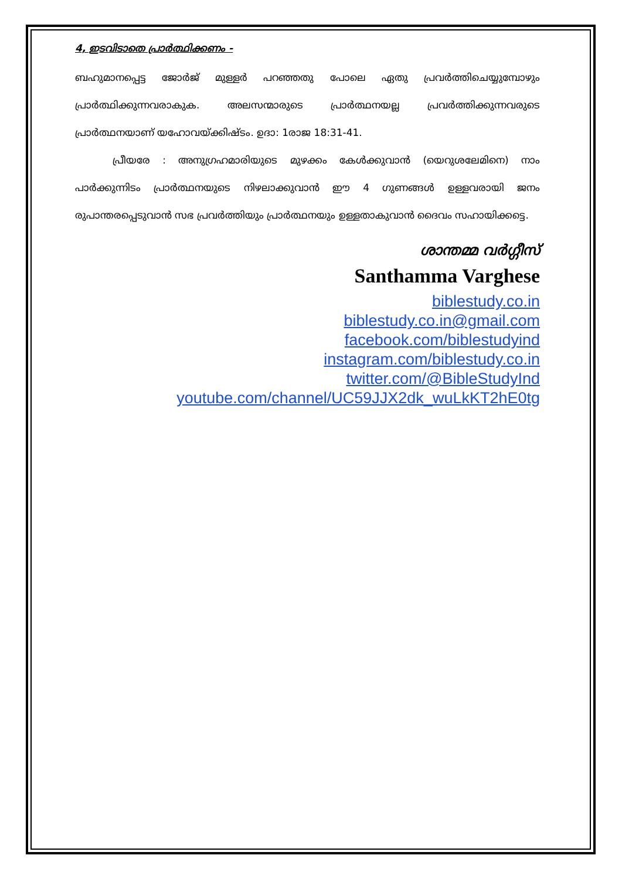4, ഇടവിടാതെ പ്രാർത്ഥിക്കണം -
ബഹുമാനപ്പെട്ട ജോർജ് മുള്ളർ പറഞ്ഞതു പോലെ ഏതു പ്രവർത്തിചെയ്യുമ്പോഴും പ്രാർത്ഥിക്കുന്നവരാകുക. അലസന്മാരുടെ പ്രാർത്ഥനയല്ല പ്രവർത്തിക്കുന്നവരുടെ പ്രാർത്ഥനയാണ് യഹോവയ്ക്കിഷ്ടം. ഉദാ: 1രാജ 18:31-41.
പ്രീയരേ : അനുഗ്രഹമാരിയുടെ മുഴക്കം കേൾക്കുവാൻ (യെറുശലേമിനെ) നാം പാർക്കുന്നിടം പ്രാർത്ഥനയുടെ നിഴലാക്കുവാൻ ഈ 4 ഗുണങ്ങൾ ഉള്ളവരായി ജനം രുപാന്തരപ്പെടുവാൻ സഭ പ്രവർത്തിയും പ്രാർത്ഥനയും ഉള്ളതാകുവാൻ ദൈവം സഹായിക്കട്ടെ.
ശാന്തമ്മ വർഗ്ഗീസ്
Santhamma Varghese
biblestudy.co.in
biblestudy.co.in@gmail.com
facebook.com/biblestudyind
instagram.com/biblestudy.co.in
twitter.com/@BibleStudyInd
youtube.com/channel/UC59JJX2dk_wuLkKT2hE0tg